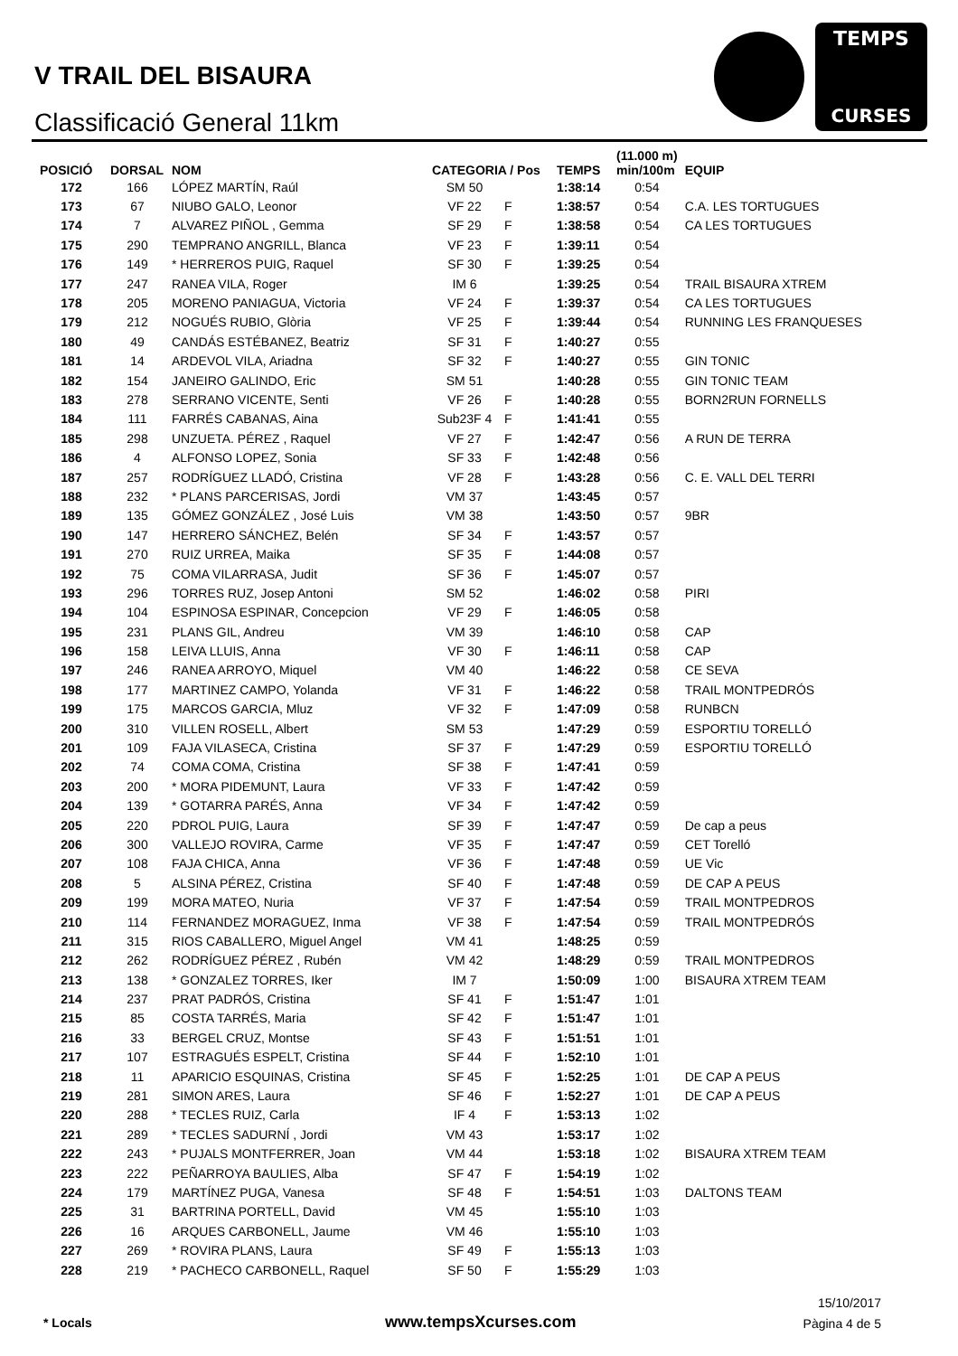V TRAIL DEL BISAURA
Classificació General 11km
TEMPS
CURSES
| POSICIÓ | DORSAL | NOM | CATEGORIA / Pos | | TEMPS | (11.000 m) min/100m | EQUIP |
| --- | --- | --- | --- | --- | --- | --- | --- |
| 172 | 166 | LÓPEZ MARTÍN, Raúl | SM 50 | | 1:38:14 | 0:54 | |
| 173 | 67 | NIUBO GALO, Leonor | VF 22 | F | 1:38:57 | 0:54 | C.A. LES TORTUGUES |
| 174 | 7 | ALVAREZ PIÑOL , Gemma | SF 29 | F | 1:38:58 | 0:54 | CA LES TORTUGUES |
| 175 | 290 | TEMPRANO ANGRILL, Blanca | VF 23 | F | 1:39:11 | 0:54 | |
| 176 | 149 | * HERREROS PUIG, Raquel | SF 30 | F | 1:39:25 | 0:54 | |
| 177 | 247 | RANEA VILA, Roger | IM 6 | | 1:39:25 | 0:54 | TRAIL BISAURA XTREM |
| 178 | 205 | MORENO PANIAGUA, Victoria | VF 24 | F | 1:39:37 | 0:54 | CA LES TORTUGUES |
| 179 | 212 | NOGUÉS RUBIO, Glòria | VF 25 | F | 1:39:44 | 0:54 | RUNNING LES FRANQUESES |
| 180 | 49 | CANDÁS ESTÉBANEZ, Beatriz | SF 31 | F | 1:40:27 | 0:55 | |
| 181 | 14 | ARDEVOL VILA, Ariadna | SF 32 | F | 1:40:27 | 0:55 | GIN TONIC |
| 182 | 154 | JANEIRO GALINDO, Eric | SM 51 | | 1:40:28 | 0:55 | GIN TONIC TEAM |
| 183 | 278 | SERRANO VICENTE, Senti | VF 26 | F | 1:40:28 | 0:55 | BORN2RUN FORNELLS |
| 184 | 111 | FARRÉS CABANAS, Aina | Sub23F 4 | F | 1:41:41 | 0:55 | |
| 185 | 298 | UNZUETA. PÉREZ , Raquel | VF 27 | F | 1:42:47 | 0:56 | A RUN DE TERRA |
| 186 | 4 | ALFONSO LOPEZ, Sonia | SF 33 | F | 1:42:48 | 0:56 | |
| 187 | 257 | RODRÍGUEZ LLADÓ, Cristina | VF 28 | F | 1:43:28 | 0:56 | C. E. VALL DEL TERRI |
| 188 | 232 | * PLANS PARCERISAS, Jordi | VM 37 | | 1:43:45 | 0:57 | |
| 189 | 135 | GÓMEZ GONZÁLEZ , José Luis | VM 38 | | 1:43:50 | 0:57 | 9BR |
| 190 | 147 | HERRERO SÁNCHEZ, Belén | SF 34 | F | 1:43:57 | 0:57 | |
| 191 | 270 | RUIZ URREA, Maika | SF 35 | F | 1:44:08 | 0:57 | |
| 192 | 75 | COMA VILARRASA, Judit | SF 36 | F | 1:45:07 | 0:57 | |
| 193 | 296 | TORRES RUZ, Josep Antoni | SM 52 | | 1:46:02 | 0:58 | PIRI |
| 194 | 104 | ESPINOSA ESPINAR, Concepcion | VF 29 | F | 1:46:05 | 0:58 | |
| 195 | 231 | PLANS GIL, Andreu | VM 39 | | 1:46:10 | 0:58 | CAP |
| 196 | 158 | LEIVA LLUIS, Anna | VF 30 | F | 1:46:11 | 0:58 | CAP |
| 197 | 246 | RANEA ARROYO, Miquel | VM 40 | | 1:46:22 | 0:58 | CE SEVA |
| 198 | 177 | MARTINEZ CAMPO, Yolanda | VF 31 | F | 1:46:22 | 0:58 | TRAIL MONTPEDRÓS |
| 199 | 175 | MARCOS GARCIA, Mluz | VF 32 | F | 1:47:09 | 0:58 | RUNBCN |
| 200 | 310 | VILLEN ROSELL, Albert | SM 53 | | 1:47:29 | 0:59 | ESPORTIU TORELLÓ |
| 201 | 109 | FAJA VILASECA, Cristina | SF 37 | F | 1:47:29 | 0:59 | ESPORTIU TORELLÓ |
| 202 | 74 | COMA COMA, Cristina | SF 38 | F | 1:47:41 | 0:59 | |
| 203 | 200 | * MORA PIDEMUNT, Laura | VF 33 | F | 1:47:42 | 0:59 | |
| 204 | 139 | * GOTARRA PARÉS, Anna | VF 34 | F | 1:47:42 | 0:59 | |
| 205 | 220 | PDROL PUIG, Laura | SF 39 | F | 1:47:47 | 0:59 | De cap a peus |
| 206 | 300 | VALLEJO ROVIRA, Carme | VF 35 | F | 1:47:47 | 0:59 | CET Torelló |
| 207 | 108 | FAJA CHICA, Anna | VF 36 | F | 1:47:48 | 0:59 | UE Vic |
| 208 | 5 | ALSINA PÉREZ, Cristina | SF 40 | F | 1:47:48 | 0:59 | DE CAP A PEUS |
| 209 | 199 | MORA MATEO, Nuria | VF 37 | F | 1:47:54 | 0:59 | TRAIL MONTPEDROS |
| 210 | 114 | FERNANDEZ MORAGUEZ, Inma | VF 38 | F | 1:47:54 | 0:59 | TRAIL MONTPEDRÓS |
| 211 | 315 | RIOS CABALLERO, Miguel Angel | VM 41 | | 1:48:25 | 0:59 | |
| 212 | 262 | RODRÍGUEZ PÉREZ , Rubén | VM 42 | | 1:48:29 | 0:59 | TRAIL MONTPEDROS |
| 213 | 138 | * GONZALEZ TORRES, Iker | IM 7 | | 1:50:09 | 1:00 | BISAURA XTREM TEAM |
| 214 | 237 | PRAT PADRÓS, Cristina | SF 41 | F | 1:51:47 | 1:01 | |
| 215 | 85 | COSTA TARRÉS, Maria | SF 42 | F | 1:51:47 | 1:01 | |
| 216 | 33 | BERGEL CRUZ, Montse | SF 43 | F | 1:51:51 | 1:01 | |
| 217 | 107 | ESTRAGUÉS ESPELT, Cristina | SF 44 | F | 1:52:10 | 1:01 | |
| 218 | 11 | APARICIO ESQUINAS, Cristina | SF 45 | F | 1:52:25 | 1:01 | DE CAP A PEUS |
| 219 | 281 | SIMON ARES, Laura | SF 46 | F | 1:52:27 | 1:01 | DE CAP A PEUS |
| 220 | 288 | * TECLES RUIZ, Carla | IF 4 | F | 1:53:13 | 1:02 | |
| 221 | 289 | * TECLES SADURNÍ , Jordi | VM 43 | | 1:53:17 | 1:02 | |
| 222 | 243 | * PUJALS MONTFERRER, Joan | VM 44 | | 1:53:18 | 1:02 | BISAURA XTREM TEAM |
| 223 | 222 | PEÑARROYA BAULIES, Alba | SF 47 | F | 1:54:19 | 1:02 | |
| 224 | 179 | MARTÍNEZ PUGA, Vanesa | SF 48 | F | 1:54:51 | 1:03 | DALTONS TEAM |
| 225 | 31 | BARTRINA PORTELL, David | VM 45 | | 1:55:10 | 1:03 | |
| 226 | 16 | ARQUES CARBONELL, Jaume | VM 46 | | 1:55:10 | 1:03 | |
| 227 | 269 | * ROVIRA PLANS, Laura | SF 49 | F | 1:55:13 | 1:03 | |
| 228 | 219 | * PACHECO CARBONELL, Raquel | SF 50 | F | 1:55:29 | 1:03 | |
* Locals www.tempsXcurses.com
15/10/2017
Pàgina 4 de 5